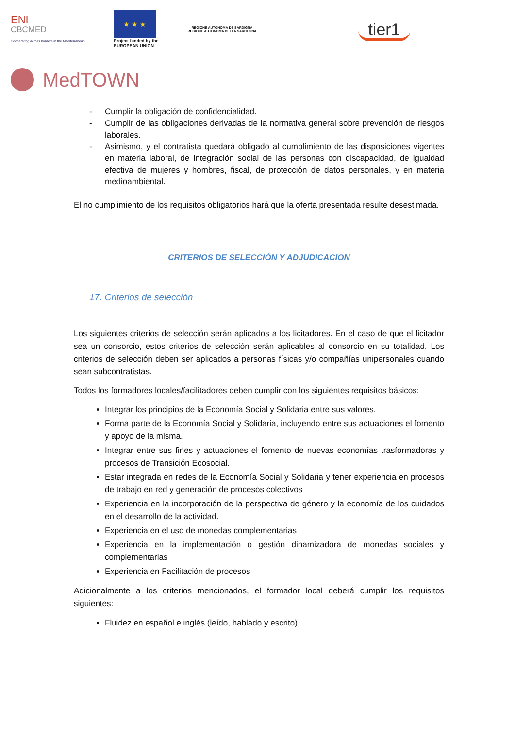ENI
CBCMED
Cooperating across borders in the Mediterranean
★ ★ ★
Project funded by the
EUROPEAN UNION
REGIONE AUTÒNOMA DE SARDIGNA
REGIONE AUTONOMA DELLA SARDEGNA
tier1
MedTOWN
- Cumplir la obligación de confidencialidad.
- Cumplir de las obligaciones derivadas de la normativa general sobre prevención de riesgos laborales.
- Asimismo, y el contratista quedará obligado al cumplimiento de las disposiciones vigentes en materia laboral, de integración social de las personas con discapacidad, de igualdad efectiva de mujeres y hombres, fiscal, de protección de datos personales, y en materia medioambiental.
El no cumplimiento de los requisitos obligatorios hará que la oferta presentada resulte desestimada.
CRITERIOS DE SELECCIÓN Y ADJUDICACION
17. Criterios de selección
Los siguientes criterios de selección serán aplicados a los licitadores. En el caso de que el licitador sea un consorcio, estos criterios de selección serán aplicables al consorcio en su totalidad. Los criterios de selección deben ser aplicados a personas físicas y/o compañías unipersonales cuando sean subcontratistas.
Todos los formadores locales/facilitadores deben cumplir con los siguientes requisitos básicos:
Integrar los principios de la Economía Social y Solidaria entre sus valores.
Forma parte de la Economía Social y Solidaria, incluyendo entre sus actuaciones el fomento y apoyo de la misma.
Integrar entre sus fines y actuaciones el fomento de nuevas economías trasformadoras y procesos de Transición Ecosocial.
Estar integrada en redes de la Economía Social y Solidaria y tener experiencia en procesos de trabajo en red y generación de procesos colectivos
Experiencia en la incorporación de la perspectiva de género y la economía de los cuidados en el desarrollo de la actividad.
Experiencia en el uso de monedas complementarias
Experiencia en la implementación o gestión dinamizadora de monedas sociales y complementarias
Experiencia en Facilitación de procesos
Adicionalmente a los criterios mencionados, el formador local deberá cumplir los requisitos siguientes:
Fluidez en español e inglés (leído, hablado y escrito)